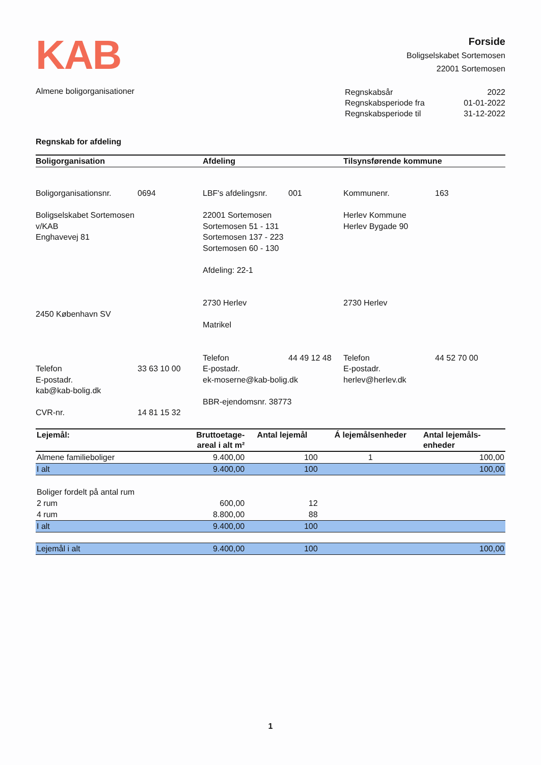KAB
Forside
Boligselskabet Sortemosen
22001 Sortemosen
Almene boligorganisationer
| Regnskabsår | 2022 |
| Regnskabsperiode fra | 01-01-2022 |
| Regnskabsperiode til | 31-12-2022 |
Regnskab for afdeling
Boligorganisation Afdeling Tilsynsførende kommune
Boligorganisationsnr. 0694
Boligselskabet Sortemosen
v/KAB
Enghavevej 81
2450 København SV
Telefon 33 63 10 00
E-postadr.
kab@kab-bolig.dk
CVR-nr. 14 81 15 32
LBF's afdelingsnr. 001
22001 Sortemosen
Sortemosen 51 - 131
Sortemosen 137 - 223
Sortemosen 60 - 130
Afdeling: 22-1
2730 Herlev
Matrikel
Telefon 44 49 12 48
E-postadr.
ek-moserne@kab-bolig.dk
BBR-ejendomsnr. 38773
Kommunenr. 163
Herlev Kommune
Herlev Bygade 90
2730 Herlev
Telefon 44 52 70 00
E-postadr.
herlev@herlev.dk
| Lejemål: | Bruttoetage- areal i alt m² | Antal lejemål | Á lejemålsenheder | Antal lejemåls- enheder |
| --- | --- | --- | --- | --- |
| Almene familieboliger | 9.400,00 | 100 | 1 | 100,00 |
| I alt | 9.400,00 | 100 | | 100,00 |
| Boliger fordelt på antal rum | | | | |
| 2 rum | 600,00 | 12 | | |
| 4 rum | 8.800,00 | 88 | | |
| I alt | 9.400,00 | 100 | | |
| Lejemål i alt | 9.400,00 | 100 | | 100,00 |
1